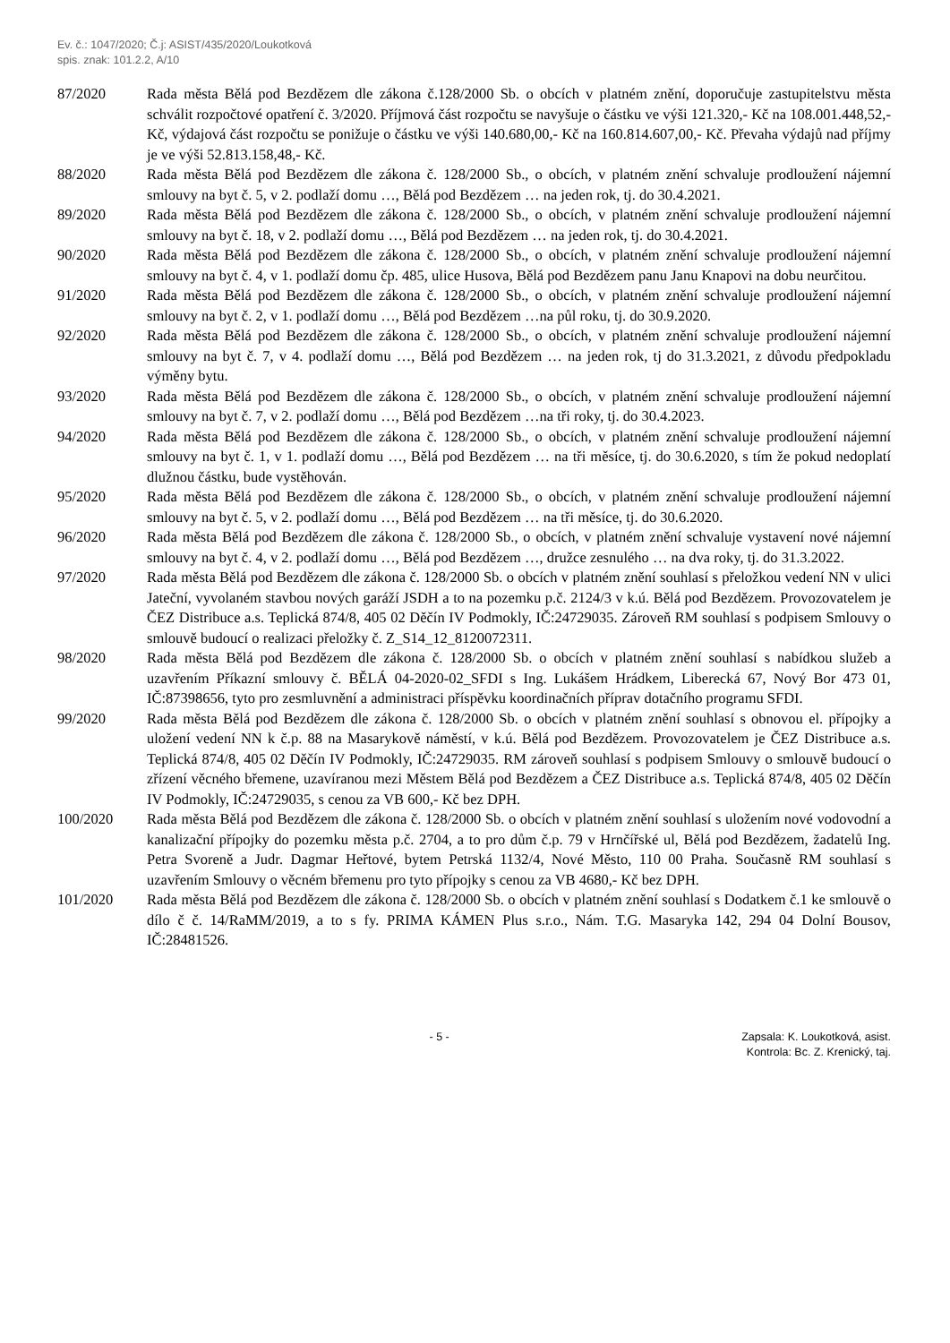Ev. č.: 1047/2020; Č.j: ASIST/435/2020/Loukotková
spis. znak: 101.2.2, A/10
87/2020 Rada města Bělá pod Bezdězem dle zákona č.128/2000 Sb. o obcích v platném znění, doporučuje zastupitelstvu města schválit rozpočtové opatření č. 3/2020. Příjmová část rozpočtu se navyšuje o částku ve výši 121.320,- Kč na 108.001.448,52,- Kč, výdajová část rozpočtu se ponižuje o částku ve výši 140.680,00,- Kč na 160.814.607,00,- Kč. Převaha výdajů nad příjmy je ve výši 52.813.158,48,- Kč.
88/2020 Rada města Bělá pod Bezdězem dle zákona č. 128/2000 Sb., o obcích, v platném znění schvaluje prodloužení nájemní smlouvy na byt č. 5, v 2. podlaží domu …, Bělá pod Bezdězem … na jeden rok, tj. do 30.4.2021.
89/2020 Rada města Bělá pod Bezdězem dle zákona č. 128/2000 Sb., o obcích, v platném znění schvaluje prodloužení nájemní smlouvy na byt č. 18, v 2. podlaží domu …, Bělá pod Bezdězem … na jeden rok, tj. do 30.4.2021.
90/2020 Rada města Bělá pod Bezdězem dle zákona č. 128/2000 Sb., o obcích, v platném znění schvaluje prodloužení nájemní smlouvy na byt č. 4, v 1. podlaží domu čp. 485, ulice Husova, Bělá pod Bezdězem panu Janu Knapovi na dobu neurčitou.
91/2020 Rada města Bělá pod Bezdězem dle zákona č. 128/2000 Sb., o obcích, v platném znění schvaluje prodloužení nájemní smlouvy na byt č. 2, v 1. podlaží domu …, Bělá pod Bezdězem …na půl roku, tj. do 30.9.2020.
92/2020 Rada města Bělá pod Bezdězem dle zákona č. 128/2000 Sb., o obcích, v platném znění schvaluje prodloužení nájemní smlouvy na byt č. 7, v 4. podlaží domu …, Bělá pod Bezdězem … na jeden rok, tj do 31.3.2021, z důvodu předpokladu výměny bytu.
93/2020 Rada města Bělá pod Bezdězem dle zákona č. 128/2000 Sb., o obcích, v platném znění schvaluje prodloužení nájemní smlouvy na byt č. 7, v 2. podlaží domu …, Bělá pod Bezdězem …na tři roky, tj. do 30.4.2023.
94/2020 Rada města Bělá pod Bezdězem dle zákona č. 128/2000 Sb., o obcích, v platném znění schvaluje prodloužení nájemní smlouvy na byt č. 1, v 1. podlaží domu …, Bělá pod Bezdězem … na tři měsíce, tj. do 30.6.2020, s tím že pokud nedoplatí dlužnou částku, bude vystěhován.
95/2020 Rada města Bělá pod Bezdězem dle zákona č. 128/2000 Sb., o obcích, v platném znění schvaluje prodloužení nájemní smlouvy na byt č. 5, v 2. podlaží domu …, Bělá pod Bezdězem … na tři měsíce, tj. do 30.6.2020.
96/2020 Rada města Bělá pod Bezdězem dle zákona č. 128/2000 Sb., o obcích, v platném znění schvaluje vystavení nové nájemní smlouvy na byt č. 4, v 2. podlaží domu …, Bělá pod Bezdězem …, družce zesnulého … na dva roky, tj. do 31.3.2022.
97/2020 Rada města Bělá pod Bezdězem dle zákona č. 128/2000 Sb. o obcích v platném znění souhlasí s přeložkou vedení NN v ulici Jateční, vyvolaném stavbou nových garáží JSDH a to na pozemku p.č. 2124/3 v k.ú. Bělá pod Bezdězem. Provozovatelem je ČEZ Distribuce a.s. Teplická 874/8, 405 02 Děčín IV Podmokly, IČ:24729035. Zároveň RM souhlasí s podpisem Smlouvy o smlouvě budoucí o realizaci přeložky č. Z_S14_12_8120072311.
98/2020 Rada města Bělá pod Bezdězem dle zákona č. 128/2000 Sb. o obcích v platném znění souhlasí s nabídkou služeb a uzavřením Příkazní smlouvy č. BĚLÁ 04-2020-02_SFDI s Ing. Lukášem Hrádkem, Liberecká 67, Nový Bor 473 01, IČ:87398656, tyto pro zesmluvnění a administraci příspěvku koordinačních příprav dotačního programu SFDI.
99/2020 Rada města Bělá pod Bezdězem dle zákona č. 128/2000 Sb. o obcích v platném znění souhlasí s obnovou el. přípojky a uložení vedení NN k č.p. 88 na Masarykově náměstí, v k.ú. Bělá pod Bezdězem. Provozovatelem je ČEZ Distribuce a.s. Teplická 874/8, 405 02 Děčín IV Podmokly, IČ:24729035. RM zároveň souhlasí s podpisem Smlouvy o smlouvě budoucí o zřízení věcného břemene, uzavíranou mezi Městem Bělá pod Bezdězem a ČEZ Distribuce a.s. Teplická 874/8, 405 02 Děčín IV Podmokly, IČ:24729035, s cenou za VB 600,- Kč bez DPH.
100/2020 Rada města Bělá pod Bezdězem dle zákona č. 128/2000 Sb. o obcích v platném znění souhlasí s uložením nové vodovodní a kanalizační přípojky do pozemku města p.č. 2704, a to pro dům č.p. 79 v Hrnčířské ul, Bělá pod Bezdězem, žadatelů Ing. Petra Svoreně a Judr. Dagmar Heřtové, bytem Petrská 1132/4, Nové Město, 110 00 Praha. Současně RM souhlasí s uzavřením Smlouvy o věcném břemenu pro tyto přípojky s cenou za VB 4680,- Kč bez DPH.
101/2020 Rada města Bělá pod Bezdězem dle zákona č. 128/2000 Sb. o obcích v platném znění souhlasí s Dodatkem č.1 ke smlouvě o dílo č č. 14/RaMM/2019, a to s fy. PRIMA KÁMEN Plus s.r.o., Nám. T.G. Masaryka 142, 294 04 Dolní Bousov, IČ:28481526.
- 5 - Zapsala: K. Loukotková, asist.
Kontrola: Bc. Z. Krenický, taj.